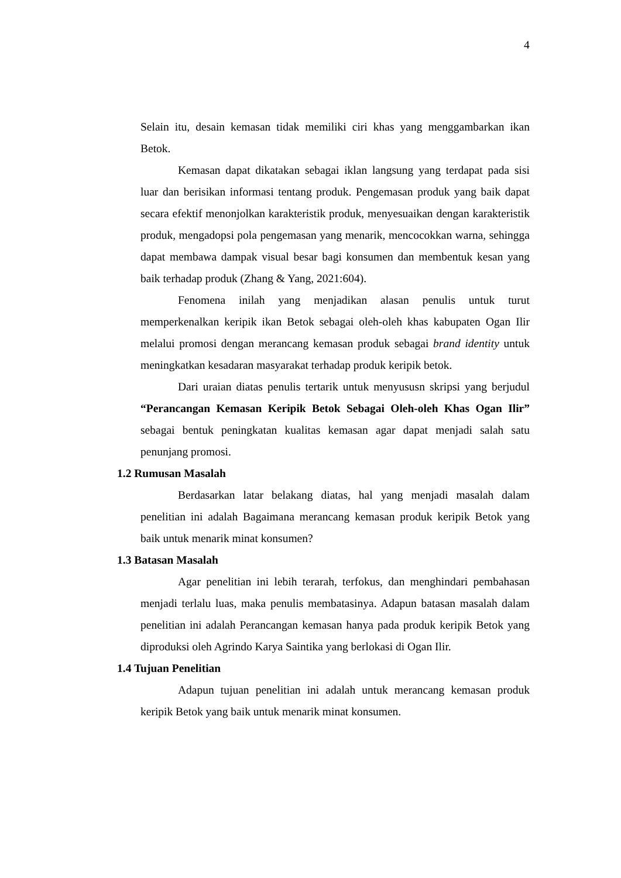4
Selain itu, desain kemasan tidak memiliki ciri khas yang menggambarkan ikan Betok.
Kemasan dapat dikatakan sebagai iklan langsung yang terdapat pada sisi luar dan berisikan informasi tentang produk. Pengemasan produk yang baik dapat secara efektif menonjolkan karakteristik produk, menyesuaikan dengan karakteristik produk, mengadopsi pola pengemasan yang menarik, mencocokkan warna, sehingga dapat membawa dampak visual besar bagi konsumen dan membentuk kesan yang baik terhadap produk (Zhang & Yang, 2021:604).
Fenomena inilah yang menjadikan alasan penulis untuk turut memperkenalkan keripik ikan Betok sebagai oleh-oleh khas kabupaten Ogan Ilir melalui promosi dengan merancang kemasan produk sebagai brand identity untuk meningkatkan kesadaran masyarakat terhadap produk keripik betok.
Dari uraian diatas penulis tertarik untuk menyususn skripsi yang berjudul “Perancangan Kemasan Keripik Betok Sebagai Oleh-oleh Khas Ogan Ilir” sebagai bentuk peningkatan kualitas kemasan agar dapat menjadi salah satu penunjang promosi.
1.2 Rumusan Masalah
Berdasarkan latar belakang diatas, hal yang menjadi masalah dalam penelitian ini adalah Bagaimana merancang kemasan produk keripik Betok yang baik untuk menarik minat konsumen?
1.3 Batasan Masalah
Agar penelitian ini lebih terarah, terfokus, dan menghindari pembahasan menjadi terlalu luas, maka penulis membatasinya. Adapun batasan masalah dalam penelitian ini adalah Perancangan kemasan hanya pada produk keripik Betok yang diproduksi oleh Agrindo Karya Saintika yang berlokasi di Ogan Ilir.
1.4 Tujuan Penelitian
Adapun tujuan penelitian ini adalah untuk merancang kemasan produk keripik Betok yang baik untuk menarik minat konsumen.